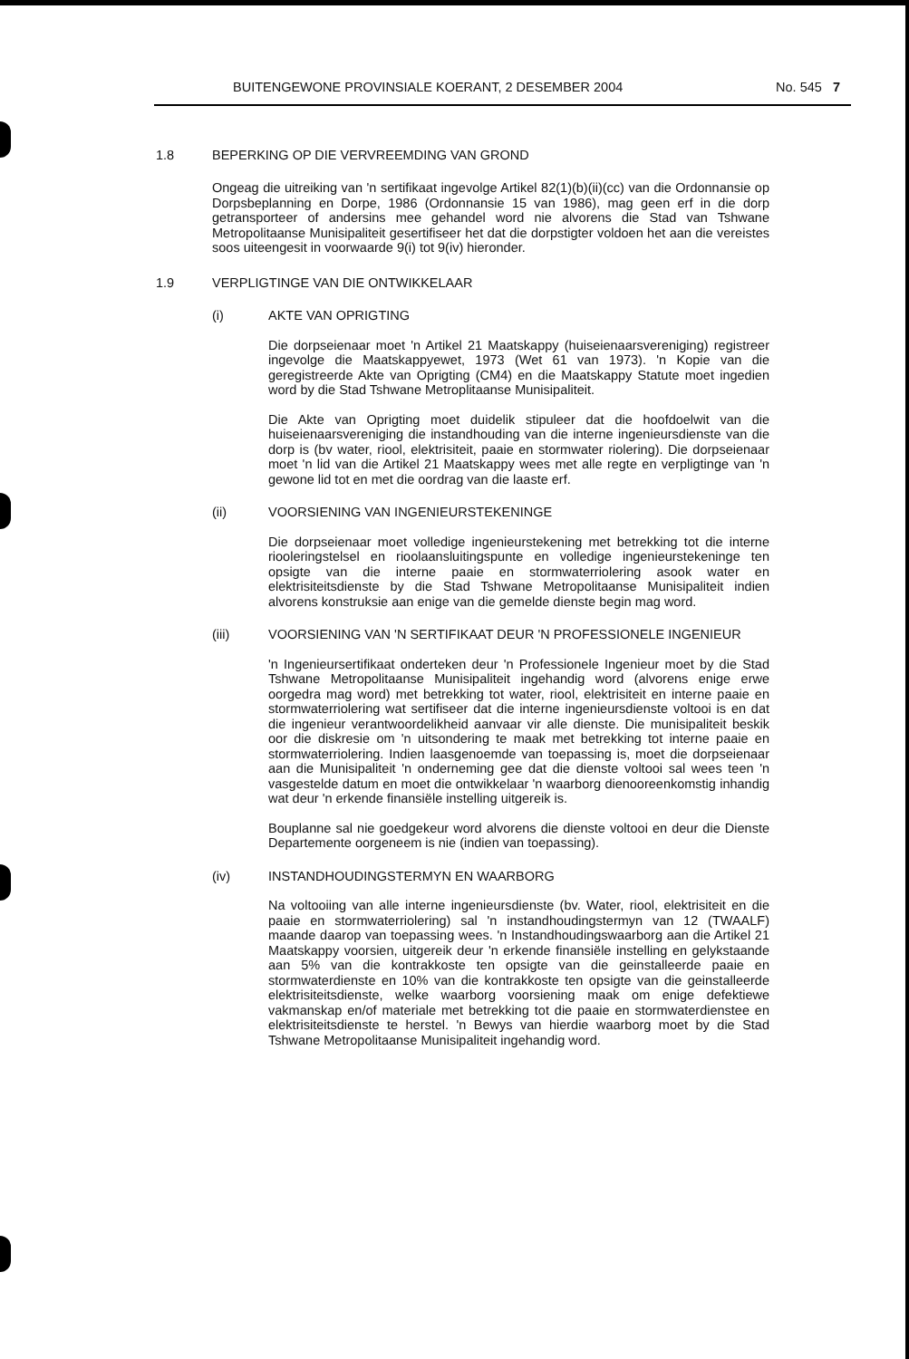BUITENGEWONE PROVINSIALE KOERANT, 2 DESEMBER 2004 No. 545 7
1.8 BEPERKING OP DIE VERVREEMDING VAN GROND
Ongeag die uitreiking van 'n sertifikaat ingevolge Artikel 82(1)(b)(ii)(cc) van die Ordonnansie op Dorpsbeplanning en Dorpe, 1986 (Ordonnansie 15 van 1986), mag geen erf in die dorp getransporteer of andersins mee gehandel word nie alvorens die Stad van Tshwane Metropolitaanse Munisipaliteit gesertifiseer het dat die dorpstigter voldoen het aan die vereistes soos uiteengesit in voorwaarde 9(i) tot 9(iv) hieronder.
1.9 VERPLIGTINGE VAN DIE ONTWIKKELAAR
(i) AKTE VAN OPRIGTING
Die dorpseienaar moet 'n Artikel 21 Maatskappy (huiseienaarsvereniging) registreer ingevolge die Maatskappyewet, 1973 (Wet 61 van 1973). 'n Kopie van die geregistreerde Akte van Oprigting (CM4) en die Maatskappy Statute moet ingedien word by die Stad Tshwane Metroplitaanse Munisipaliteit.
Die Akte van Oprigting moet duidelik stipuleer dat die hoofdoelwit van die huiseienaarsvereniging die instandhouding van die interne ingenieursdienste van die dorp is (bv water, riool, elektrisiteit, paaie en stormwater riolering). Die dorpseienaar moet 'n lid van die Artikel 21 Maatskappy wees met alle regte en verpligtinge van 'n gewone lid tot en met die oordrag van die laaste erf.
(ii) VOORSIENING VAN INGENIEURSTEKENINGE
Die dorpseienaar moet volledige ingenieurstekening met betrekking tot die interne riooleringstelsel en rioolaansluitingspunte en volledige ingenieurstekeninge ten opsigte van die interne paaie en stormwaterriolering asook water en elektrisiteitsdienste by die Stad Tshwane Metropolitaanse Munisipaliteit indien alvorens konstruksie aan enige van die gemelde dienste begin mag word.
(iii) VOORSIENING VAN 'N SERTIFIKAAT DEUR 'N PROFESSIONELE INGENIEUR
'n Ingenieursertifikaat onderteken deur 'n Professionele Ingenieur moet by die Stad Tshwane Metropolitaanse Munisipaliteit ingehandig word (alvorens enige erwe oorgedra mag word) met betrekking tot water, riool, elektrisiteit en interne paaie en stormwaterriolering wat sertifiseer dat die interne ingenieursdienste voltooi is en dat die ingenieur verantwoordelikheid aanvaar vir alle dienste. Die munisipaliteit beskik oor die diskresie om 'n uitsondering te maak met betrekking tot interne paaie en stormwaterriolering. Indien laasgenoemde van toepassing is, moet die dorpseienaar aan die Munisipaliteit 'n onderneming gee dat die dienste voltooi sal wees teen 'n vasgestelde datum en moet die ontwikkelaar 'n waarborg dienooreenkomstig inhandig wat deur 'n erkende finansiële instelling uitgereik is.
Bouplanne sal nie goedgekeur word alvorens die dienste voltooi en deur die Dienste Departemente oorgeneem is nie (indien van toepassing).
(iv) INSTANDHOUDINGSTERMYN EN WAARBORG
Na voltooiing van alle interne ingenieursdienste (bv. Water, riool, elektrisiteit en die paaie en stormwaterriolering) sal 'n instandhoudingstermyn van 12 (TWAALF) maande daarop van toepassing wees. 'n Instandhoudingswaarborg aan die Artikel 21 Maatskappy voorsien, uitgereik deur 'n erkende finansiële instelling en gelykstaande aan 5% van die kontrakkoste ten opsigte van die geinstalleerde paaie en stormwaterdienste en 10% van die kontrakkoste ten opsigte van die geinstalleerde elektrisiteitsdienste, welke waarborg voorsiening maak om enige defektiewe vakmanskap en/of materiale met betrekking tot die paaie en stormwaterdienstee en elektrisiteitsdienste te herstel. 'n Bewys van hierdie waarborg moet by die Stad Tshwane Metropolitaanse Munisipaliteit ingehandig word.